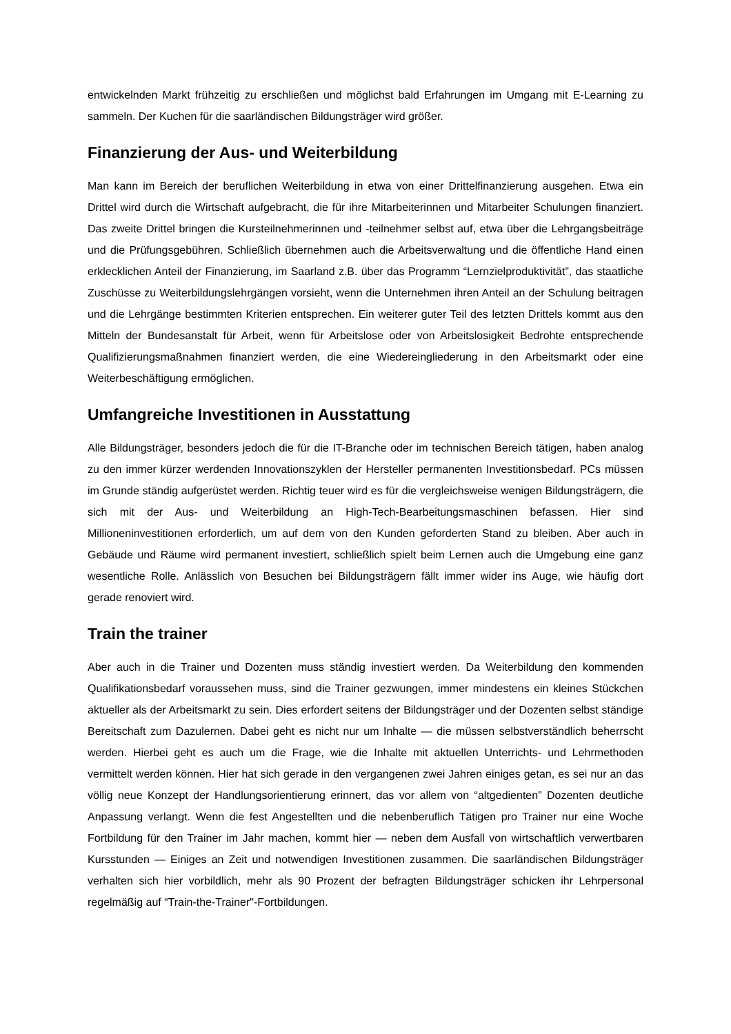entwickelnden Markt frühzeitig zu erschließen und möglichst bald Erfahrungen im Umgang mit E-Learning zu sammeln. Der Kuchen für die saarländischen Bildungsträger wird größer.
Finanzierung der Aus- und Weiterbildung
Man kann im Bereich der beruflichen Weiterbildung in etwa von einer Drittelfinanzierung ausgehen. Etwa ein Drittel wird durch die Wirtschaft aufgebracht, die für ihre Mitarbeiterinnen und Mitarbeiter Schulungen finanziert. Das zweite Drittel bringen die Kursteilnehmerinnen und -teilnehmer selbst auf, etwa über die Lehrgangsbeiträge und die Prüfungsgebühren. Schließlich übernehmen auch die Arbeitsverwaltung und die öffentliche Hand einen erklecklichen Anteil der Finanzierung, im Saarland z.B. über das Programm “Lernzielproduktivität”, das staatliche Zuschüsse zu Weiterbildungslehrgängen vorsieht, wenn die Unternehmen ihren Anteil an der Schulung beitragen und die Lehrgänge bestimmten Kriterien entsprechen. Ein weiterer guter Teil des letzten Drittels kommt aus den Mitteln der Bundesanstalt für Arbeit, wenn für Arbeitslose oder von Arbeitslosigkeit Bedrohte entsprechende Qualifizierungsmaßnahmen finanziert werden, die eine Wiedereingliederung in den Arbeitsmarkt oder eine Weiterbeschäftigung ermöglichen.
Umfangreiche Investitionen in Ausstattung
Alle Bildungsträger, besonders jedoch die für die IT-Branche oder im technischen Bereich tätigen, haben analog zu den immer kürzer werdenden Innovationszyklen der Hersteller permanenten Investitionsbedarf. PCs müssen im Grunde ständig aufgerüstet werden. Richtig teuer wird es für die vergleichsweise wenigen Bildungsträgern, die sich mit der Aus- und Weiterbildung an High-Tech-Bearbeitungsmaschinen befassen. Hier sind Millioneninvestitionen erforderlich, um auf dem von den Kunden geforderten Stand zu bleiben. Aber auch in Gebäude und Räume wird permanent investiert, schließlich spielt beim Lernen auch die Umgebung eine ganz wesentliche Rolle. Anlässlich von Besuchen bei Bildungsträgern fällt immer wider ins Auge, wie häufig dort gerade renoviert wird.
Train the trainer
Aber auch in die Trainer und Dozenten muss ständig investiert werden. Da Weiterbildung den kommenden Qualifikationsbedarf voraussehen muss, sind die Trainer gezwungen, immer mindestens ein kleines Stückchen aktueller als der Arbeitsmarkt zu sein. Dies erfordert seitens der Bildungsträger und der Dozenten selbst ständige Bereitschaft zum Dazulernen. Dabei geht es nicht nur um Inhalte — die müssen selbstverständlich beherrscht werden. Hierbei geht es auch um die Frage, wie die Inhalte mit aktuellen Unterrichts- und Lehrmethoden vermittelt werden können. Hier hat sich gerade in den vergangenen zwei Jahren einiges getan, es sei nur an das völlig neue Konzept der Handlungsorientierung erinnert, das vor allem von “altgedienten” Dozenten deutliche Anpassung verlangt. Wenn die fest Angestellten und die nebenberuflich Tätigen pro Trainer nur eine Woche Fortbildung für den Trainer im Jahr machen, kommt hier — neben dem Ausfall von wirtschaftlich verwertbaren Kursstunden — Einiges an Zeit und notwendigen Investitionen zusammen. Die saarländischen Bildungsträger verhalten sich hier vorbildlich, mehr als 90 Prozent der befragten Bildungsträger schicken ihr Lehrpersonal regelmäßig auf “Train-the-Trainer"-Fortbildungen.